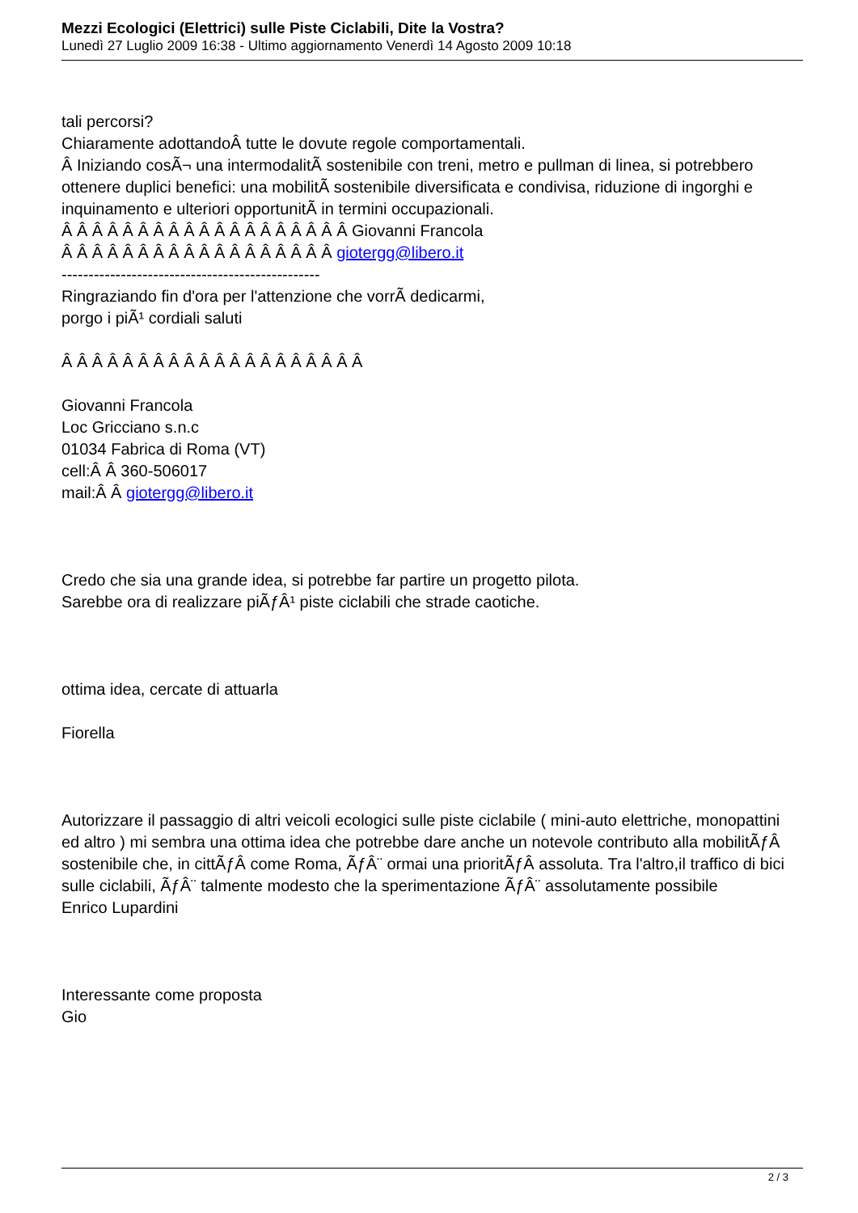Mezzi Ecologici (Elettrici) sulle Piste Ciclabili, Dite la Vostra?
Lunedì 27 Luglio 2009 16:38 - Ultimo aggiornamento Venerdì 14 Agosto 2009 10:18
tali percorsi?
Chiaramente adottandoÂ tutte le dovute regole comportamentali.
Â Iniziando cosÃ¬ una intermodalitÃ sostenibile con treni, metro e pullman di linea, si potrebbero ottenere duplici benefici: una mobilitÃ sostenibile diversificata e condivisa, riduzione di ingorghi e inquinamento e ulteriori opportunitÃ in termini occupazionali.
Â Â Â Â Â Â Â Â Â Â Â Â Â Â Â Â Â Â Â Giovanni Francola
Â Â Â Â Â Â Â Â Â Â Â Â Â Â Â Â Â Â giotergg@libero.it
------------------------------------------------
Ringraziando fin d'ora per l'attenzione che vorrÃ dedicarmi,
porgo i piÃ¹ cordiali saluti
Â Â Â Â Â Â Â Â Â Â Â Â Â Â Â Â Â Â Â Â
Giovanni Francola
Loc Gricciano s.n.c
01034 Fabrica di Roma (VT)
cell:Â Â 360-506017
mail:Â Â giotergg@libero.it
Credo che sia una grande idea, si potrebbe far partire un progetto pilota.
Sarebbe ora di realizzare piÃƒÂ¹ piste ciclabili che strade caotiche.
ottima idea, cercate di attuarla
Fiorella
Autorizzare il passaggio di altri veicoli ecologici sulle piste ciclabile ( mini-auto elettriche, monopattini ed altro ) mi sembra una ottima idea che potrebbe dare anche un notevole contributo alla mobilitÃƒÂ sostenibile che, in cittÃƒÂ come Roma, ÃƒÂ¨ ormai una prioritÃƒÂ assoluta. Tra l'altro,il traffico di bici sulle ciclabili, ÃƒÂ¨ talmente modesto che la sperimentazione ÃƒÂ¨ assolutamente possibile
Enrico Lupardini
Interessante come proposta
Gio
2 / 3